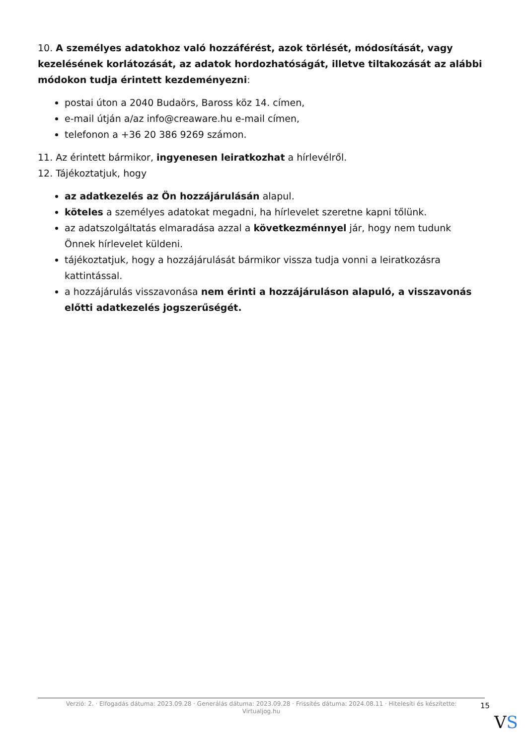10. A személyes adatokhoz való hozzáférést, azok törlését, módosítását, vagy kezelésének korlátozását, az adatok hordozhatóságát, illetve tiltakozását az alábbi módokon tudja érintett kezdeményezni:
postai úton a 2040 Budaörs, Baross köz 14. címen,
e-mail útján a/az info@creaware.hu e-mail címen,
telefonon a +36 20 386 9269 számon.
11. Az érintett bármikor, ingyenesen leiratkozhat a hírlevélről.
12. Tájékoztatjuk, hogy
az adatkezelés az Ön hozzájárulásán alapul.
köteles a személyes adatokat megadni, ha hírlevelet szeretne kapni tőlünk.
az adatszolgáltatás elmaradása azzal a következménnyel jár, hogy nem tudunk Önnek hírlevelet küldeni.
tájékoztatjuk, hogy a hozzájárulását bármikor vissza tudja vonni a leiratkozásra kattintással.
a hozzájárulás visszavonása nem érinti a hozzájáruláson alapuló, a visszavonás előtti adatkezelés jogszerűségét.
Verzió: 2. · Elfogadás dátuma: 2023.09.28 · Generálás dátuma: 2023.09.28 · Frissítés dátuma: 2024.08.11 · Hitelesíti és készítette:
Virtualjog.hu
15
VS